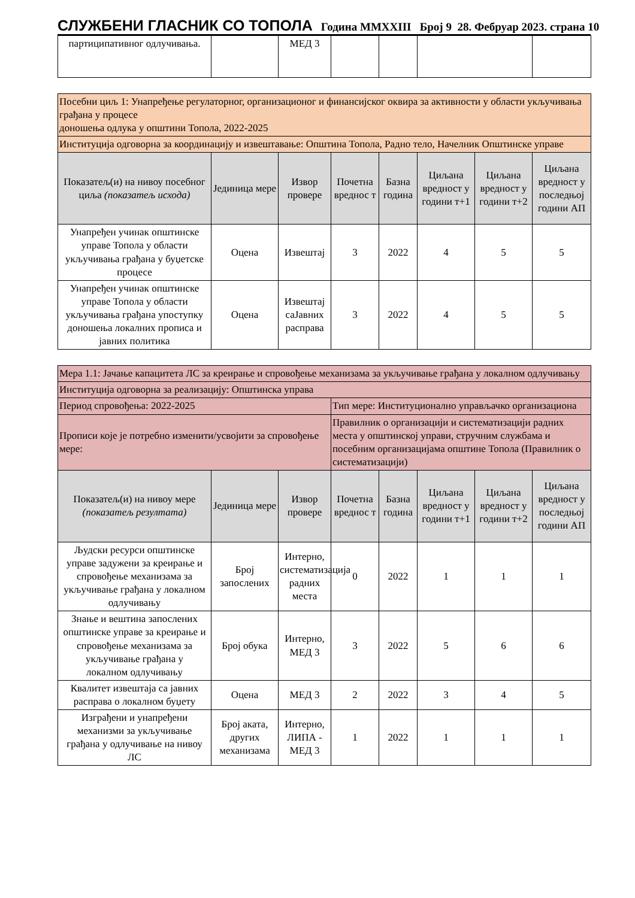СЛУЖБЕНИ ГЛАСНИК СО ТОПОЛА Година MMXXIII Број 9 28. Фебруар 2023. страна 10
| партиципативног одлучивања. | | МЕД 3 | | | | |
| Посебни циљ 1: Унапређење регулаторног, организационог и финансијског оквира за активности у области укључивања грађана у процесе доношења одлука у општини Топола, 2022-2025 | | | | | | | |
| Институција одговорна за координацију и извештавање: Општина Топола, Радно тело, Начелник Општинске управе | | | | | | | |
| Показатељ(и) на нивоу посебног циља (показатељ исхода) | Јединица мере | Извор провере | Почетна вреднос т | Базна година | Циљана вредност у години т+1 | Циљана вредност у години т+2 | Циљана вредност у последњој години АП |
| Унапређен учинак општинске управе Топола у области укључивања грађана у буџетске процесе | Оцена | Извештај | 3 | 2022 | 4 | 5 | 5 |
| Унапређен учинак општинске управе Топола у области укључивања грађана упоступку доношења локалних прописа и јавних политика | Оцена | Извештај саЈавних расправа | 3 | 2022 | 4 | 5 | 5 |
| Мера 1.1: Јачање капацитета ЛС за креирање и спровођење механизама за укључивање грађана у локалном одлучивању | | | | | | | |
| Институција одговорна за реализацију: Општинска управа | | | | | | | |
| Период спровођења: 2022-2025 | | | Тип мере: Институционално управљачко организациона | | | | |
| Прописи које је потребно изменити/усвојити за спровођење мере: | | | Правилник о организацији и систематизацији радних места у општинској управи, стручним службама и посебним организацијама општине Топола (Правилник о систематизацији) | | | | |
| Показатељ(и) на нивоу мере (показатељ резултата) | Јединица мере | Извор провере | Почетна вреднос т | Базна година | Циљана вредност у години т+1 | Циљана вредност у години т+2 | Циљана вредност у последњој години АП |
| Људски ресурси општинске управе задужени за креирање и спровођење механизама за укључивање грађана у локалном одлучивању | Број запослених | Интерно, систематизација радних места | 0 | 2022 | 1 | 1 | 1 |
| Знање и вештина запослених општинске управе за креирање и спровођење механизама за укључивање грађана у локалном одлучивању | Број обука | Интерно, МЕД 3 | 3 | 2022 | 5 | 6 | 6 |
| Квалитет извештаја са јавних расправа о локалном буџету | Оцена | МЕД 3 | 2 | 2022 | 3 | 4 | 5 |
| Изграђени и унапређени механизми за укључивање грађана у одлучивање на нивоу ЛС | Број аката, других механизама | Интерно, ЛИПА - МЕД 3 | 1 | 2022 | 1 | 1 | 1 |